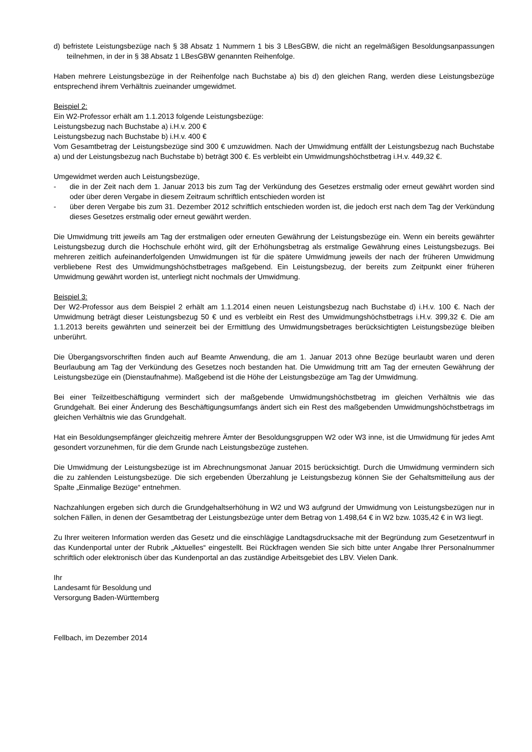d) befristete Leistungsbezüge nach § 38 Absatz 1 Nummern 1 bis 3 LBesGBW, die nicht an regelmäßigen Besoldungsanpassungen teilnehmen, in der in § 38 Absatz 1 LBesGBW genannten Reihenfolge.
Haben mehrere Leistungsbezüge in der Reihenfolge nach Buchstabe a) bis d) den gleichen Rang, werden diese Leistungsbezüge entsprechend ihrem Verhältnis zueinander umgewidmet.
Beispiel 2:
Ein W2-Professor erhält am 1.1.2013 folgende Leistungsbezüge:
Leistungsbezug nach Buchstabe a) i.H.v. 200 €
Leistungsbezug nach Buchstabe b) i.H.v. 400 €
Vom Gesamtbetrag der Leistungsbezüge sind 300 € umzuwidmen. Nach der Umwidmung entfällt der Leistungsbezug nach Buchstabe a) und der Leistungsbezug nach Buchstabe b) beträgt 300 €. Es verbleibt ein Umwidmungshöchstbetrag i.H.v. 449,32 €.
Umgewidmet werden auch Leistungsbezüge,
- die in der Zeit nach dem 1. Januar 2013 bis zum Tag der Verkündung des Gesetzes erstmalig oder erneut gewährt worden sind oder über deren Vergabe in diesem Zeitraum schriftlich entschieden worden ist
- über deren Vergabe bis zum 31. Dezember 2012 schriftlich entschieden worden ist, die jedoch erst nach dem Tag der Verkündung dieses Gesetzes erstmalig oder erneut gewährt werden.
Die Umwidmung tritt jeweils am Tag der erstmaligen oder erneuten Gewährung der Leistungsbezüge ein. Wenn ein bereits gewährter Leistungsbezug durch die Hochschule erhöht wird, gilt der Erhöhungsbetrag als erstmalige Gewährung eines Leistungsbezugs. Bei mehreren zeitlich aufeinanderfolgenden Umwidmungen ist für die spätere Umwidmung jeweils der nach der früheren Umwidmung verbliebene Rest des Umwidmungshöchstbetrages maßgebend. Ein Leistungsbezug, der bereits zum Zeitpunkt einer früheren Umwidmung gewährt worden ist, unterliegt nicht nochmals der Umwidmung.
Beispiel 3:
Der W2-Professor aus dem Beispiel 2 erhält am 1.1.2014 einen neuen Leistungsbezug nach Buchstabe d) i.H.v. 100 €. Nach der Umwidmung beträgt dieser Leistungsbezug 50 € und es verbleibt ein Rest des Umwidmungshöchstbetrags i.H.v. 399,32 €. Die am 1.1.2013 bereits gewährten und seinerzeit bei der Ermittlung des Umwidmungsbetrages berücksichtigten Leistungsbezüge bleiben unberührt.
Die Übergangsvorschriften finden auch auf Beamte Anwendung, die am 1. Januar 2013 ohne Bezüge beurlaubt waren und deren Beurlaubung am Tag der Verkündung des Gesetzes noch bestanden hat. Die Umwidmung tritt am Tag der erneuten Gewährung der Leistungsbezüge ein (Dienstaufnahme). Maßgebend ist die Höhe der Leistungsbezüge am Tag der Umwidmung.
Bei einer Teilzeitbeschäftigung vermindert sich der maßgebende Umwidmungshöchstbetrag im gleichen Verhältnis wie das Grundgehalt. Bei einer Änderung des Beschäftigungsumfangs ändert sich ein Rest des maßgebenden Umwidmungshöchstbetrags im gleichen Verhältnis wie das Grundgehalt.
Hat ein Besoldungsempfänger gleichzeitig mehrere Ämter der Besoldungsgruppen W2 oder W3 inne, ist die Umwidmung für jedes Amt gesondert vorzunehmen, für die dem Grunde nach Leistungsbezüge zustehen.
Die Umwidmung der Leistungsbezüge ist im Abrechnungsmonat Januar 2015 berücksichtigt. Durch die Umwidmung vermindern sich die zu zahlenden Leistungsbezüge. Die sich ergebenden Überzahlung je Leistungsbezug können Sie der Gehaltsmitteilung aus der Spalte „Einmalige Bezüge“ entnehmen.
Nachzahlungen ergeben sich durch die Grundgehaltserhöhung in W2 und W3 aufgrund der Umwidmung von Leistungsbezügen nur in solchen Fällen, in denen der Gesamtbetrag der Leistungsbezüge unter dem Betrag von 1.498,64 € in W2 bzw. 1035,42 € in W3 liegt.
Zu Ihrer weiteren Information werden das Gesetz und die einschlägige Landtagsdrucksache mit der Begründung zum Gesetzentwurf in das Kundenportal unter der Rubrik „Aktuelles“ eingestellt. Bei Rückfragen wenden Sie sich bitte unter Angabe Ihrer Personalnummer schriftlich oder elektronisch über das Kundenportal an das zuständige Arbeitsgebiet des LBV. Vielen Dank.
Ihr
Landesamt für Besoldung und
Versorgung Baden-Württemberg
Fellbach, im Dezember 2014